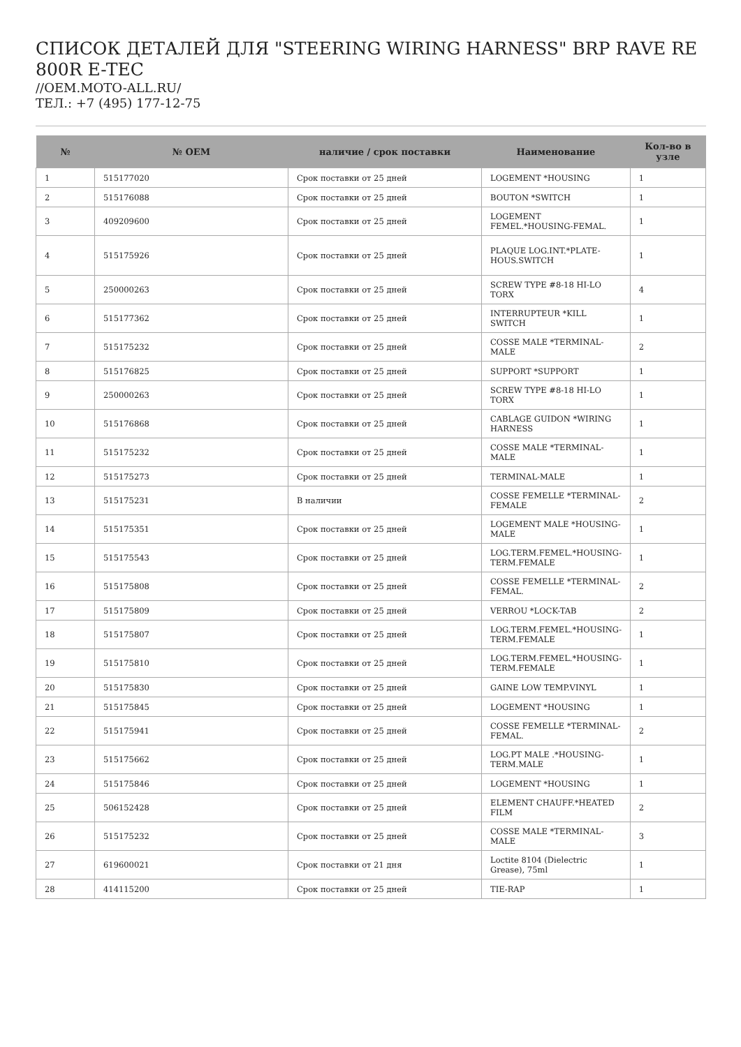СПИСОК ДЕТАЛЕЙ ДЛЯ "STEERING WIRING HARNESS" BRP RAVE RE 800R E-TEC
//OEM.MOTO-ALL.RU/
ТЕЛ.: +7 (495) 177-12-75
| № | № OEM | наличие / срок поставки | Наименование | Кол-во в узле |
| --- | --- | --- | --- | --- |
| 1 | 515177020 | Срок поставки от 25 дней | LOGEMENT *HOUSING | 1 |
| 2 | 515176088 | Срок поставки от 25 дней | BOUTON *SWITCH | 1 |
| 3 | 409209600 | Срок поставки от 25 дней | LOGEMENT FEMEL.*HOUSING-FEMAL. | 1 |
| 4 | 515175926 | Срок поставки от 25 дней | PLAQUE LOG.INT.*PLATE-HOUS.SWITCH | 1 |
| 5 | 250000263 | Срок поставки от 25 дней | SCREW TYPE #8-18 HI-LO TORX | 4 |
| 6 | 515177362 | Срок поставки от 25 дней | INTERRUPTEUR *KILL SWITCH | 1 |
| 7 | 515175232 | Срок поставки от 25 дней | COSSE MALE *TERMINAL-MALE | 2 |
| 8 | 515176825 | Срок поставки от 25 дней | SUPPORT *SUPPORT | 1 |
| 9 | 250000263 | Срок поставки от 25 дней | SCREW TYPE #8-18 HI-LO TORX | 1 |
| 10 | 515176868 | Срок поставки от 25 дней | CABLAGE GUIDON *WIRING HARNESS | 1 |
| 11 | 515175232 | Срок поставки от 25 дней | COSSE MALE *TERMINAL-MALE | 1 |
| 12 | 515175273 | Срок поставки от 25 дней | TERMINAL-MALE | 1 |
| 13 | 515175231 | В наличии | COSSE FEMELLE *TERMINAL-FEMALE | 2 |
| 14 | 515175351 | Срок поставки от 25 дней | LOGEMENT MALE *HOUSING-MALE | 1 |
| 15 | 515175543 | Срок поставки от 25 дней | LOG.TERM.FEMEL.*HOUSING-TERM.FEMALE | 1 |
| 16 | 515175808 | Срок поставки от 25 дней | COSSE FEMELLE *TERMINAL-FEMAL. | 2 |
| 17 | 515175809 | Срок поставки от 25 дней | VERROU *LOCK-TAB | 2 |
| 18 | 515175807 | Срок поставки от 25 дней | LOG.TERM.FEMEL.*HOUSING-TERM.FEMALE | 1 |
| 19 | 515175810 | Срок поставки от 25 дней | LOG.TERM.FEMEL.*HOUSING-TERM.FEMALE | 1 |
| 20 | 515175830 | Срок поставки от 25 дней | GAINE LOW TEMP.VINYL | 1 |
| 21 | 515175845 | Срок поставки от 25 дней | LOGEMENT *HOUSING | 1 |
| 22 | 515175941 | Срок поставки от 25 дней | COSSE FEMELLE *TERMINAL-FEMAL. | 2 |
| 23 | 515175662 | Срок поставки от 25 дней | LOG.PT MALE .*HOUSING-TERM.MALE | 1 |
| 24 | 515175846 | Срок поставки от 25 дней | LOGEMENT *HOUSING | 1 |
| 25 | 506152428 | Срок поставки от 25 дней | ELEMENT CHAUFF.*HEATED FILM | 2 |
| 26 | 515175232 | Срок поставки от 25 дней | COSSE MALE *TERMINAL-MALE | 3 |
| 27 | 619600021 | Срок поставки от 21 дня | Loctite 8104 (Dielectric Grease), 75ml | 1 |
| 28 | 414115200 | Срок поставки от 25 дней | TIE-RAP | 1 |